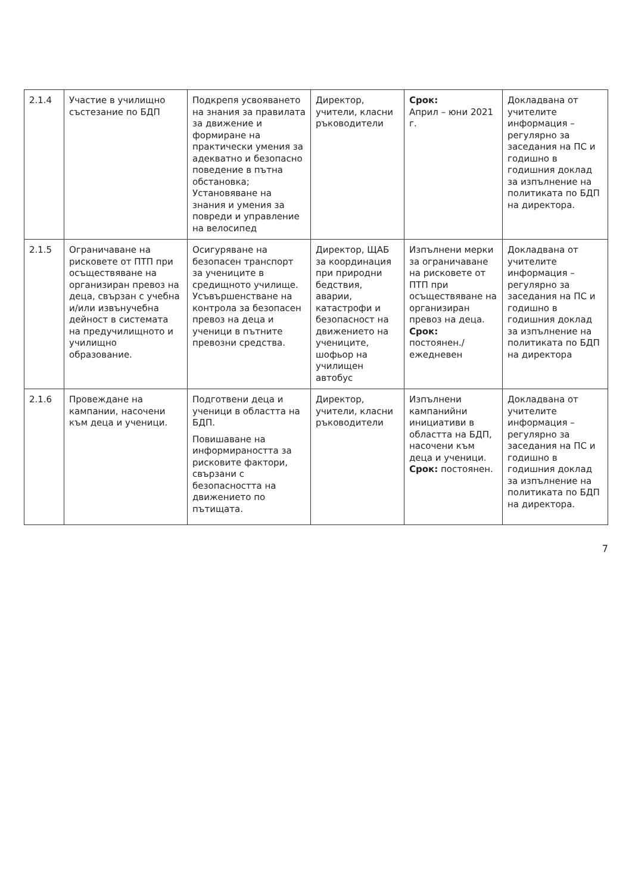| 2.1.4 | Участие в училищно състезание по БДП | Подкрепя усвояването на знания за правилата за движение и формиране на практически умения за адекватно и безопасно поведение в пътна обстановка; Установяване на знания и умения за повреди и управление на велосипед | Директор, учители, класни ръководители | Срок: Април – юни 2021 г. | Докладвана от учителите информация – регулярно за заседания на ПС и годишно в годишния доклад за изпълнение на политиката по БДП на директора. |
| 2.1.5 | Ограничаване на рисковете от ПТП при осъществяване на организиран превоз на деца, свързан с учебна и/или извънучебна дейност в системата на предучилищното и училищно образование. | Осигуряване на безопасен транспорт за учениците в средищното училище. Усъвършенстване на контрола за безопасен превоз на деца и ученици в пътните превозни средства. | Директор, ЩАБ за координация при природни бедствия, аварии, катастрофи и безопасност на движението на учениците, шофьор на училищен автобус | Изпълнени мерки за ограничаване на рисковете от ПТП при осъществяване на организиран превоз на деца. Срок: постоянен./ежедневен | Докладвана от учителите информация – регулярно за заседания на ПС и годишно в годишния доклад за изпълнение на политиката по БДП на директора |
| 2.1.6 | Провеждане на кампании, насочени към деца и ученици. | Подготвени деца и ученици в областта на БДП. Повишаване на информираността за рисковите фактори, свързани с безопасността на движението по пътищата. | Директор, учители, класни ръководители | Изпълнени кампанийни инициативи в областта на БДП, насочени към деца и ученици. Срок: постоянен. | Докладвана от учителите информация – регулярно за заседания на ПС и годишно в годишния доклад за изпълнение на политиката по БДП на директора. |
7